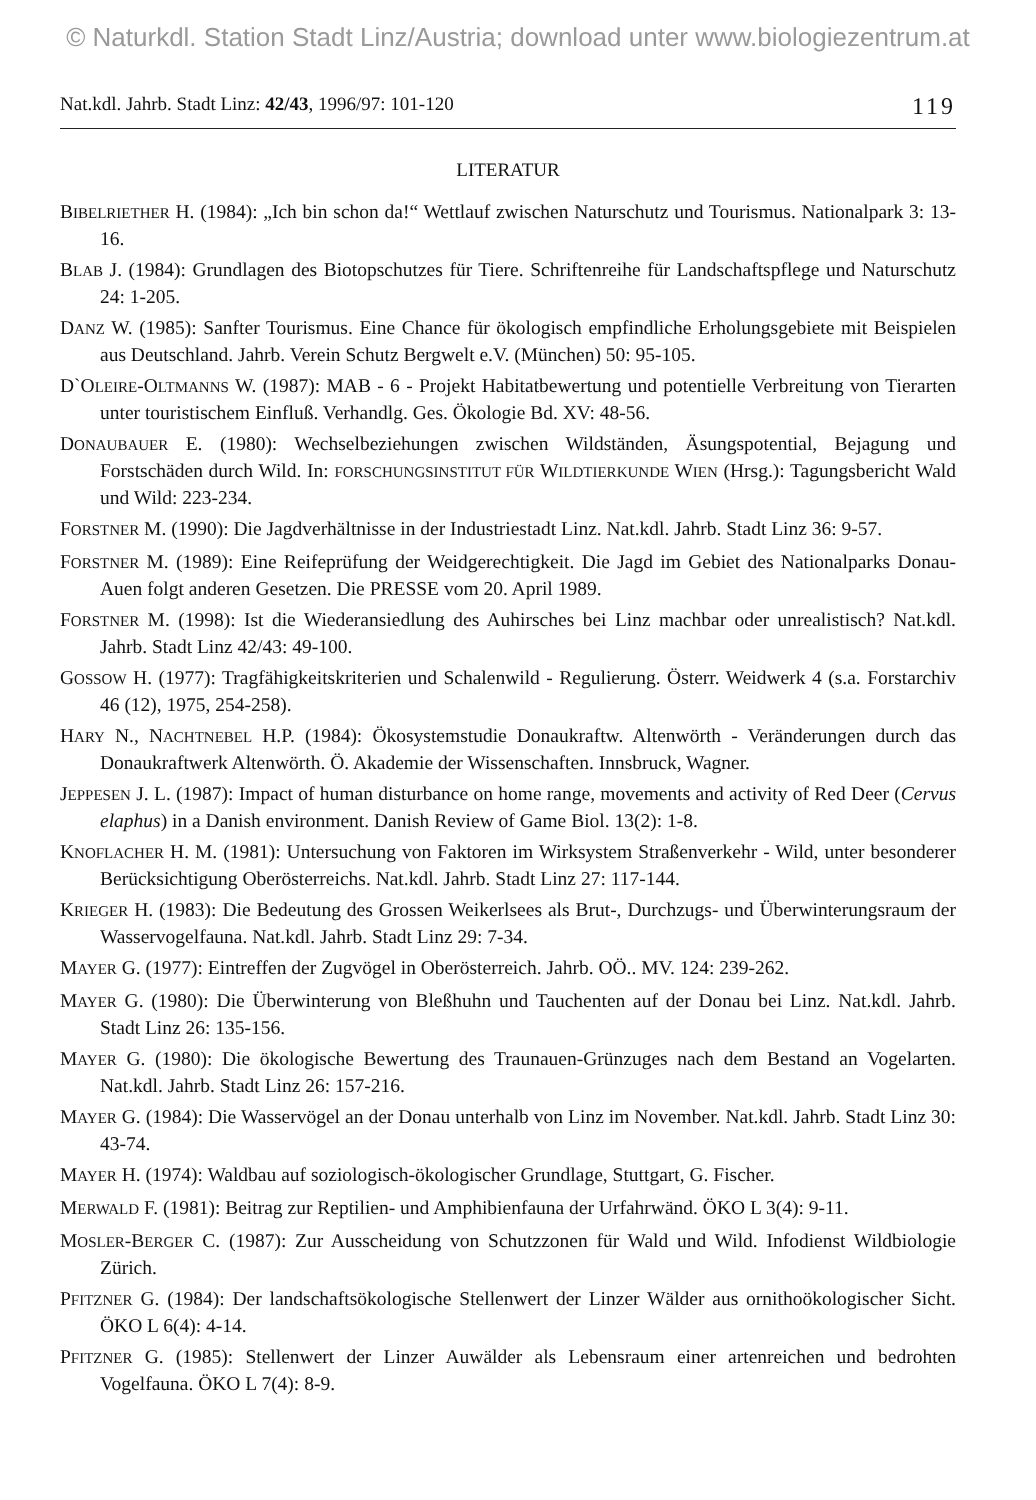© Naturkdl. Station Stadt Linz/Austria; download unter www.biologiezentrum.at
Nat.kdl. Jahrb. Stadt Linz: 42/43, 1996/97: 101-120 119
LITERATUR
BIBELRIETHER H. (1984): „Ich bin schon da!“ Wettlauf zwischen Naturschutz und Tourismus. Nationalpark 3: 13-16.
BLAB J. (1984): Grundlagen des Biotopschutzes für Tiere. Schriftenreihe für Landschaftspflege und Naturschutz 24: 1-205.
DANZ W. (1985): Sanfter Tourismus. Eine Chance für ökologisch empfindliche Erholungsgebiete mit Beispielen aus Deutschland. Jahrb. Verein Schutz Bergwelt e.V. (München) 50: 95-105.
D`OLEIRE-OLTMANNS W. (1987): MAB - 6 - Projekt Habitatbewertung und potentielle Verbreitung von Tierarten unter touristischem Einfluß. Verhandlg. Ges. Ökologie Bd. XV: 48-56.
DONAUBAUER E. (1980): Wechselbeziehungen zwischen Wildständen, Äsungspotential, Bejagung und Forstschäden durch Wild. In: FORSCHUNGSINSTITUT FÜR WILDTIERKUNDE WIEN (Hrsg.): Tagungsbericht Wald und Wild: 223-234.
FORSTNER M. (1990): Die Jagdverhältnisse in der Industriestadt Linz. Nat.kdl. Jahrb. Stadt Linz 36: 9-57.
FORSTNER M. (1989): Eine Reifeprüfung der Weidgerechtigkeit. Die Jagd im Gebiet des Nationalparks Donau-Auen folgt anderen Gesetzen. Die PRESSE vom 20. April 1989.
FORSTNER M. (1998): Ist die Wiederansiedlung des Auhirsches bei Linz machbar oder unrealistisch? Nat.kdl. Jahrb. Stadt Linz 42/43: 49-100.
GOSSOW H. (1977): Tragfähigkeitskriterien und Schalenwild - Regulierung. Österr. Weidwerk 4 (s.a. Forstarchiv 46 (12), 1975, 254-258).
HARY N., NACHTNEBEL H.P. (1984): Ökosystemstudie Donaukraftw. Altenwörth - Veränderungen durch das Donaukraftwerk Altenwörth. Ö. Akademie der Wissenschaften. Innsbruck, Wagner.
JEPPESEN J. L. (1987): Impact of human disturbance on home range, movements and activity of Red Deer (Cervus elaphus) in a Danish environment. Danish Review of Game Biol. 13(2): 1-8.
KNOFLACHER H. M. (1981): Untersuchung von Faktoren im Wirksystem Straßenverkehr - Wild, unter besonderer Berücksichtigung Oberösterreichs. Nat.kdl. Jahrb. Stadt Linz 27: 117-144.
KRIEGER H. (1983): Die Bedeutung des Grossen Weikerlsees als Brut-, Durchzugs- und Überwinterungsraum der Wasservogelfauna. Nat.kdl. Jahrb. Stadt Linz 29: 7-34.
MAYER G. (1977): Eintreffen der Zugvögel in Oberösterreich. Jahrb. OÖ.. MV. 124: 239-262.
MAYER G. (1980): Die Überwinterung von Bleßhuhn und Tauchenten auf der Donau bei Linz. Nat.kdl. Jahrb. Stadt Linz 26: 135-156.
MAYER G. (1980): Die ökologische Bewertung des Traunauen-Grünzuges nach dem Bestand an Vogelarten. Nat.kdl. Jahrb. Stadt Linz 26: 157-216.
MAYER G. (1984): Die Wasservögel an der Donau unterhalb von Linz im November. Nat.kdl. Jahrb. Stadt Linz 30: 43-74.
MAYER H. (1974): Waldbau auf soziologisch-ökologischer Grundlage, Stuttgart, G. Fischer.
MERWALD F. (1981): Beitrag zur Reptilien- und Amphibienfauna der Urfahrwänd. ÖKO L 3(4): 9-11.
MOSLER-BERGER C. (1987): Zur Ausscheidung von Schutzzonen für Wald und Wild. Infodienst Wildbiologie Zürich.
PFITZNER G. (1984): Der landschaftsökologische Stellenwert der Linzer Wälder aus ornithoökologischer Sicht. ÖKO L 6(4): 4-14.
PFITZNER G. (1985): Stellenwert der Linzer Auwälder als Lebensraum einer artenreichen und bedrohten Vogelfauna. ÖKO L 7(4): 8-9.